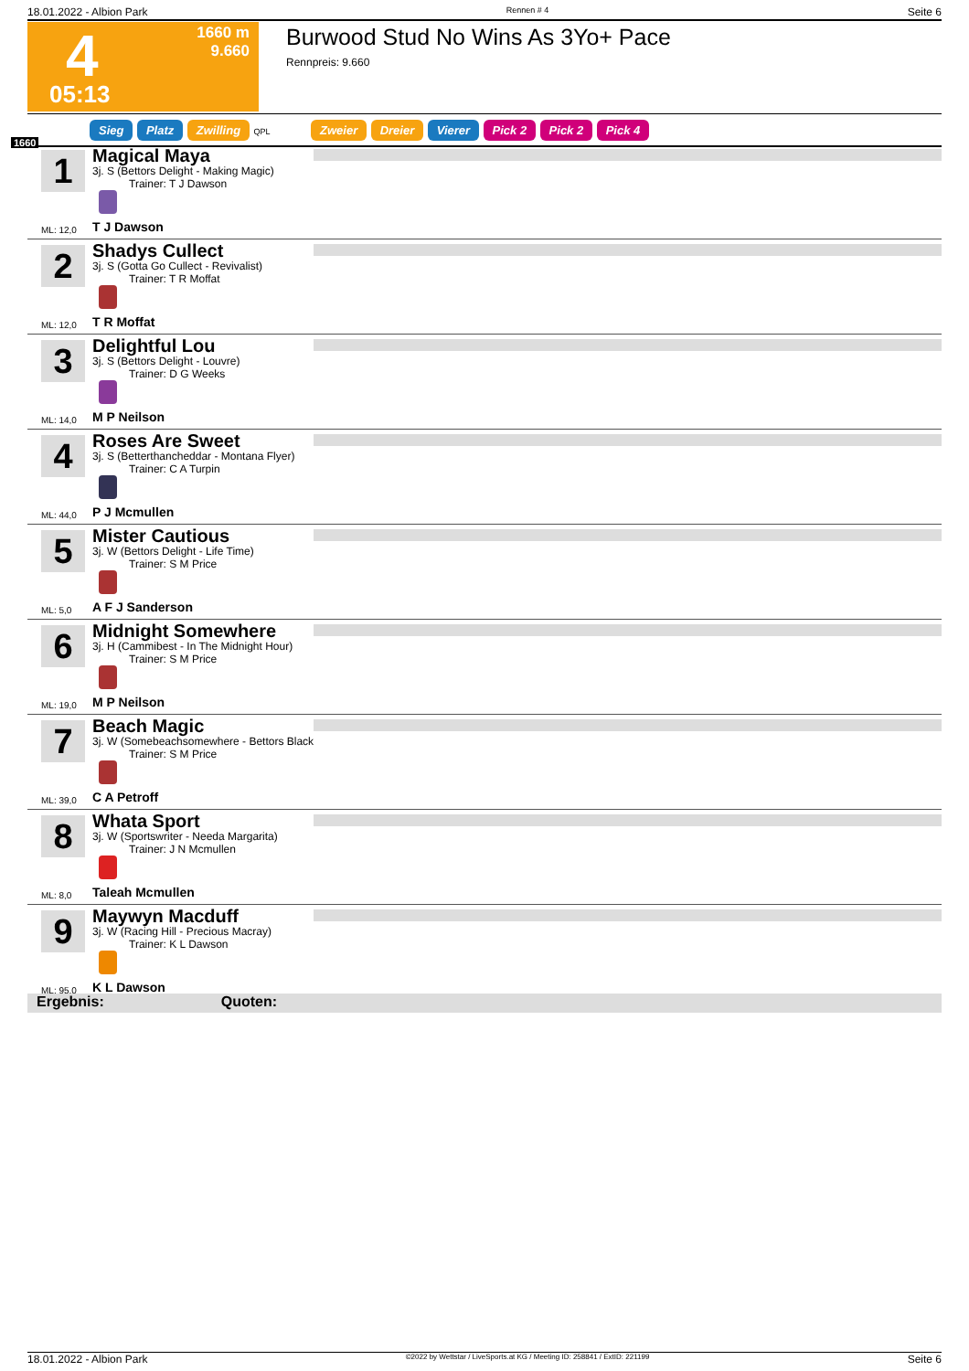18.01.2022 - Albion Park Rennen # 4 Seite 6
4 1660 m
9.660
05:13
Burwood Stud No Wins As 3Yo+ Pace
Rennpreis: 9.660
Sieg Platz Zwilling QPL Zweier Dreier Vierer Pick 2 Pick 2 Pick 4
1660
1
Magical Maya
3j. S (Bettors Delight - Making Magic)
Trainer: T J Dawson
ML: 12,0 T J Dawson
2
Shadys Cullect
3j. S (Gotta Go Cullect - Revivalist)
Trainer: T R Moffat
ML: 12,0 T R Moffat
3
Delightful Lou
3j. S (Bettors Delight - Louvre)
Trainer: D G Weeks
ML: 14,0 M P Neilson
4
Roses Are Sweet
3j. S (Betterthancheddar - Montana Flyer)
Trainer: C A Turpin
ML: 44,0 P J Mcmullen
5
Mister Cautious
3j. W (Bettors Delight - Life Time)
Trainer: S M Price
ML: 5,0 A F J Sanderson
6
Midnight Somewhere
3j. H (Cammibest - In The Midnight Hour)
Trainer: S M Price
ML: 19,0 M P Neilson
7
Beach Magic
3j. W (Somebeachsomewhere - Bettors Black
Trainer: S M Price
ML: 39,0 C A Petroff
8
Whata Sport
3j. W (Sportswriter - Needa Margarita)
Trainer: J N Mcmullen
ML: 8,0 Taleah Mcmullen
9
Maywyn Macduff
3j. W (Racing Hill - Precious Macray)
Trainer: K L Dawson
ML: 95,0 K L Dawson
Ergebnis: Quoten:
18.01.2022 - Albion Park ©2022 by Wettstar / LiveSports.at KG / Meeting ID: 258841 / ExtID: 221199 Seite 6